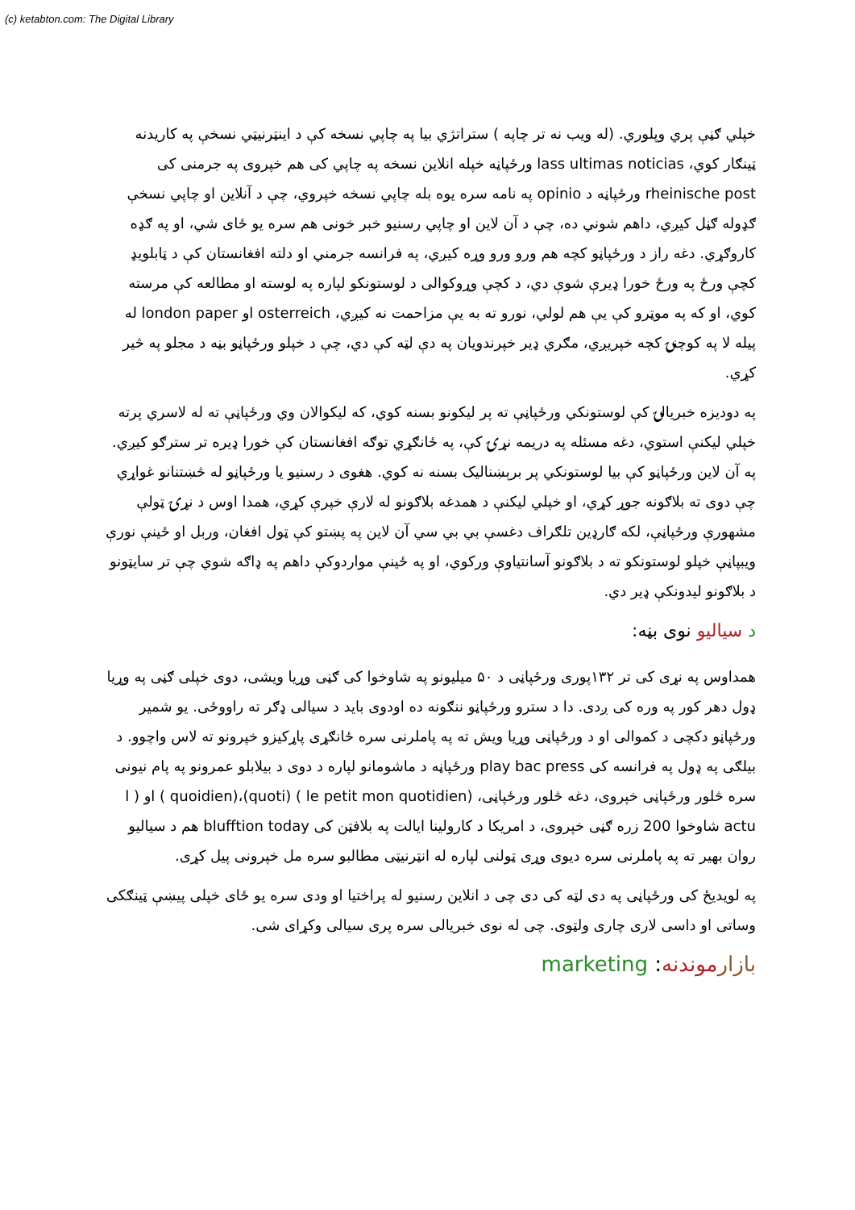(c) ketabton.com: The Digital Library
خپلي ګڼې پري وپلوري. (له ويب نه تر چاپه ) ستراتژي بيا په چاپي نسخه کې د اينټرنيټي نسخې په کاريدنه ټينګار کوي، lass ultimas noticias ورځپاڼه خپله انلاين نسخه په چاپي کی هم خپروی په جرمنی کی rheinische post ورځپاڼه د opinio په نامه سره يوه بله چاپي نسخه خپروي، چې د آنلاين او چاپي نسخې ګډوله ګڼل کيږي، داهم شوني ده، چې د آن لاين او چاپي رسنيو خبر خونی هم سره يو ځای شي، او په ګډه کاروګړي. دغه راز د ورځپاڼو کچه هم ورو ورو وړه کيږي، په فرانسه جرمني او دلته افغانستان کې د ټابلويډ کچې ورځ په ورځ خورا ډيرې شوې دي، د کچې وړوکوالی د لوستونکو لپاره په لوسته او مطالعه کې مرسته کوي، او که په موټرو کې يې هم لولي، نورو ته به يې مزاحمت نه کيږي، osterreich او london paper له پيله لا په کوچنۍ کچه خپريږي، مګري ډير خپرندويان په دې لټه کې دي، چې د خپلو ورځپاڼو بڼه د مجلو په څير کړي.
په دوديزه خبريالۍ کې لوستونکي ورځپاڼې ته پر ليکونو بسنه کوي، که ليکوالان وي ورځپاڼې ته له لاسري پرته خپلي ليکنې استوي، دغه مسئله په دريمه نړۍ کې، په ځانګړي توګه افغانستان کې خورا ډيره تر سترګو کيږي. په آن لاين ورځپاڼو کې بيا لوستونکي پر برېښناليک بسنه نه کوي. هغوی د رسنيو يا ورځپاڼو له څښتنانو غواړي چې دوی ته بلاګونه جوړ کړي، او خپلي ليکنې د همدغه بلاګونو له لارې خپرې کړي، همدا اوس د نړۍ ټولې مشهورې ورځپاڼې، لکه ګارډين تلګراف دغسې بي بي سي آن لاين په پښتو کې ټول افغان، وربل او ځينې نورې ويبپاڼې خپلو لوستونکو ته د بلاګونو آسانتياوې ورکوي، او په ځينې مواردوکې داهم په ډاګه شوي چې تر سايټونو د بلاګونو ليدونکې ډير دي.
د سياليو نوی بڼه:
همداوس په نړی کی تر ۱۳۲پوری ورځپاڼی د ۵۰ ميليونو په شاوخوا کی ګڼی وړيا ويشی، دوی خپلی ګڼی په وړيا ډول دهر کور په وره کی ږدی. دا د سترو ورځپاڼو ننګونه ده اودوی بايد د سيالی ډګر ته راووځی. يو شمير ورځپاڼو دکچی د کموالی او د ورځپاڼی وړيا ويش ته په پاملرنی سره ځانګړی پاړکيزو خپرونو ته لاس واچوو. د بيلګی په ډول په فرانسه کی play bac press ورځپاڼه د ماشومانو لپاره د دوی د بيلابلو عمرونو په پام نيونی سره څلور ورځپاڼی خپروی، دغه څلور ورځپاڼی، (le petit mon quotidien ) (quoti)،(quoidien ) او ( l actu شاوخوا 200 زره ګڼی خپروی، د امريکا د کارولينا ايالت په بلافټن کی blufftion today هم د سياليو روان بهير ته په پاملرنی سره ديوی وړی ټولنی لپاره له انټرنيټی مطالبو سره مل خپرونی پيل کړی.
په لويديځ کی ورځپاڼی په دی لټه کی دی چی د انلاين رسنيو له پراختيا او ودی سره يو ځای خپلی پيښې ټينګکی وساتی او داسی لاری چاری ولټوی. چی له نوی خبريالی سره پری سيالی وکړای شی.
بازار موندنه: marketing